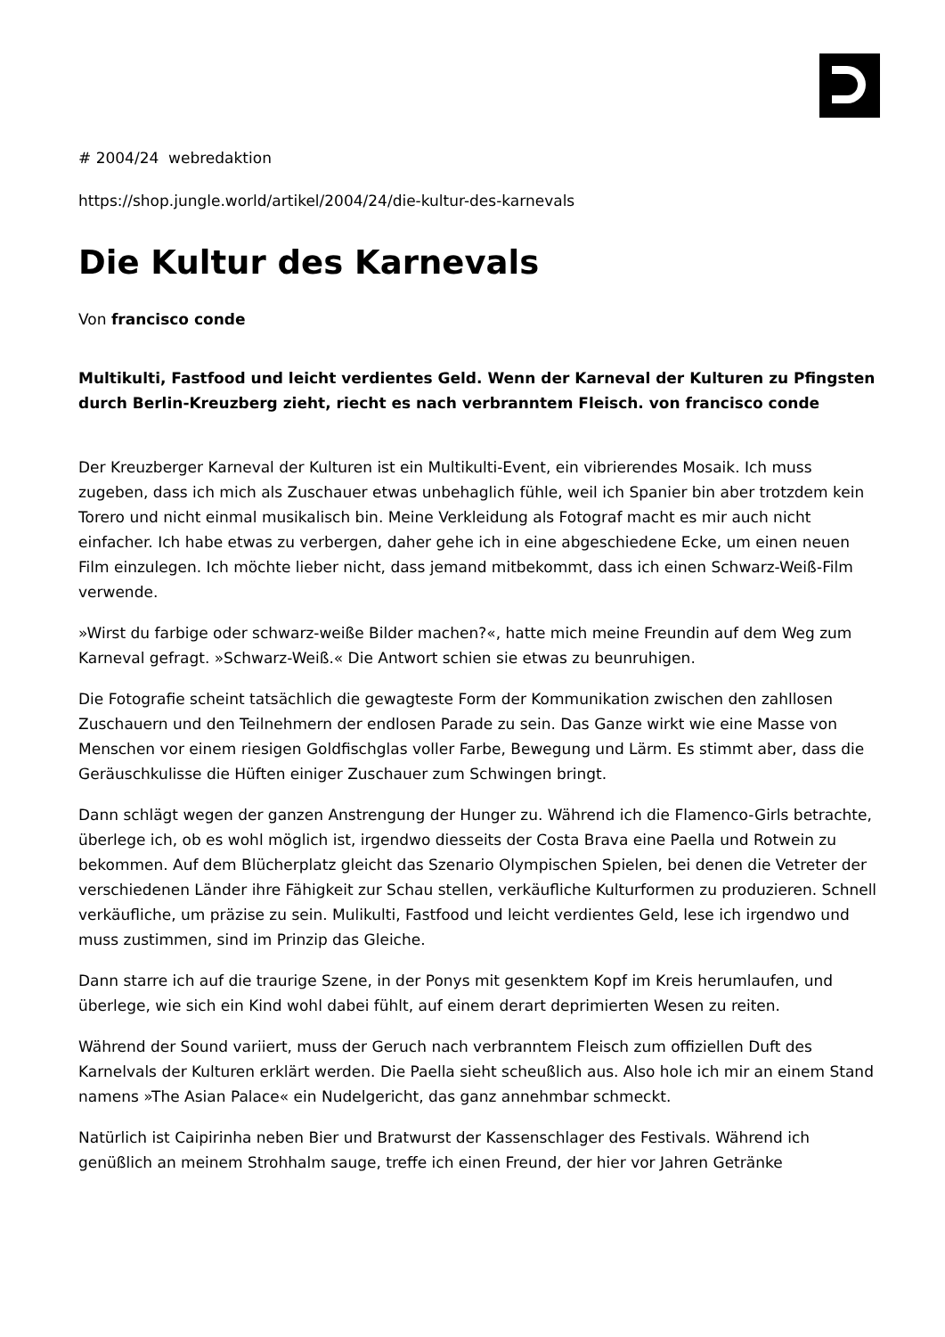# 2004/24 webredaktion
https://shop.jungle.world/artikel/2004/24/die-kultur-des-karnevals
Die Kultur des Karnevals
Von francisco conde
Multikulti, Fastfood und leicht verdientes Geld. Wenn der Karneval der Kulturen zu Pfingsten
durch Berlin-Kreuzberg zieht, riecht es nach verbranntem Fleisch. von francisco conde
Der Kreuzberger Karneval der Kulturen ist ein Multikulti-Event, ein vibrierendes Mosaik. Ich muss zugeben, dass ich mich als Zuschauer etwas unbehaglich fühle, weil ich Spanier bin aber trotzdem kein Torero und nicht einmal musikalisch bin. Meine Verkleidung als Fotograf macht es mir auch nicht einfacher. Ich habe etwas zu verbergen, daher gehe ich in eine abgeschiedene Ecke, um einen neuen Film einzulegen. Ich möchte lieber nicht, dass jemand mitbekommt, dass ich einen Schwarz-Weiß-Film verwende.
»Wirst du farbige oder schwarz-weiße Bilder machen?«, hatte mich meine Freundin auf dem Weg zum Karneval gefragt. »Schwarz-Weiß.« Die Antwort schien sie etwas zu beunruhigen.
Die Fotografie scheint tatsächlich die gewagteste Form der Kommunikation zwischen den zahllosen Zuschauern und den Teilnehmern der endlosen Parade zu sein. Das Ganze wirkt wie eine Masse von Menschen vor einem riesigen Goldfischglas voller Farbe, Bewegung und Lärm. Es stimmt aber, dass die Geräuschkulisse die Hüften einiger Zuschauer zum Schwingen bringt.
Dann schlägt wegen der ganzen Anstrengung der Hunger zu. Während ich die Flamenco-Girls betrachte, überlege ich, ob es wohl möglich ist, irgendwo diesseits der Costa Brava eine Paella und Rotwein zu bekommen. Auf dem Blücherplatz gleicht das Szenario Olympischen Spielen, bei denen die Vetreter der verschiedenen Länder ihre Fähigkeit zur Schau stellen, verkäufliche Kulturformen zu produzieren. Schnell verkäufliche, um präzise zu sein. Mulikulti, Fastfood und leicht verdientes Geld, lese ich irgendwo und muss zustimmen, sind im Prinzip das Gleiche.
Dann starre ich auf die traurige Szene, in der Ponys mit gesenktem Kopf im Kreis herumlaufen, und überlege, wie sich ein Kind wohl dabei fühlt, auf einem derart deprimierten Wesen zu reiten.
Während der Sound variiert, muss der Geruch nach verbranntem Fleisch zum offiziellen Duft des Karnelvals der Kulturen erklärt werden. Die Paella sieht scheußlich aus. Also hole ich mir an einem Stand namens »The Asian Palace« ein Nudelgericht, das ganz annehmbar schmeckt.
Natürlich ist Caipirinha neben Bier und Bratwurst der Kassenschlager des Festivals. Während ich genüßlich an meinem Strohhalm sauge, treffe ich einen Freund, der hier vor Jahren Getränke